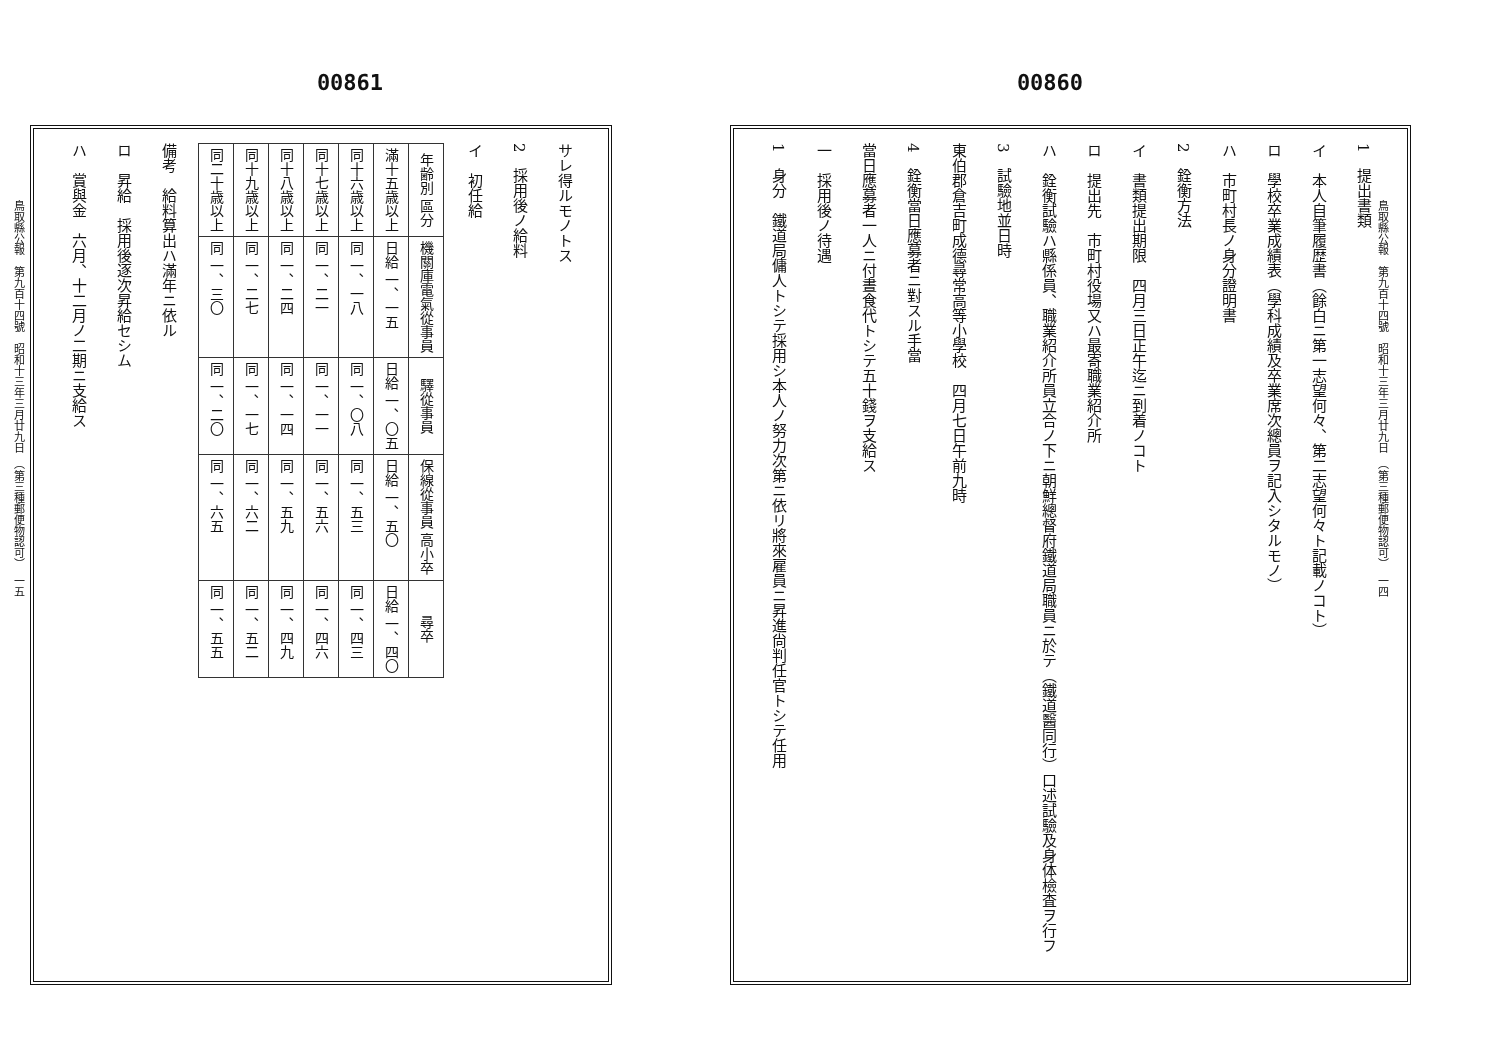00861
鳥取縣公報　第九百十四號　昭和十三年三月廿九日　（第三種郵便物認可）　一五
サレ得ルモノトス
2　採用後ノ給料
イ　初任給
| 年齢別 區分 | 機關庫電氣從事員 | 驛從事員 | 保線從事員 高小卒 | 尋卒 |
| --- | --- | --- | --- | --- |
| 滿十五歳以上 | 日給 一、一五 | 日給 一、〇五 | 日給 一、五〇 | 日給 一、四〇 |
| 同十六歳以上 | 同 一、一八 | 同 一、〇八 | 同 一、五三 | 同 一、四三 |
| 同十七歳以上 | 同 一、二一 | 同 一、一一 | 同 一、五六 | 同 一、四六 |
| 同十八歳以上 | 同 一、二四 | 同 一、一四 | 同 一、五九 | 同 一、四九 |
| 同十九歳以上 | 同 一、二七 | 同 一、一七 | 同 一、六二 | 同 一、五二 |
| 同二十歳以上 | 同 一、三〇 | 同 一、二〇 | 同 一、六五 | 同 一、五五 |
備考　給料算出ハ滿年ニ依ル
ロ　昇給　採用後逐次昇給セシム
ハ　賞與金　六月、十二月ノ二期ニ支給ス
00860
鳥取縣公報　第九百十四號　昭和十三年三月廿九日　（第三種郵便物認可）　一四
1　提出書類
イ　本人自筆履歴書（餘白ニ第一志望何々、第二志望何々ト記載ノコト）
ロ　學校卒業成績表（學科成績及卒業席次總員ヲ記入シタルモノ）
ハ　市町村長ノ身分證明書
2　銓衡方法
イ　書類提出期限　四月三日正午迄ニ到着ノコト
ロ　提出先　市町村役場又ハ最寄職業紹介所
ハ　銓衡試驗ハ縣係員、職業紹介所員立合ノ下ニ朝鮮總督府鐵道局職員ニ於テ（鐵道醫同行）口述試驗及身体檢査ヲ行フ
3　試驗地並日時
東伯郡倉吉町成德尋常高等小學校　四月七日午前九時
4　銓衡當日應募者ニ對スル手當
當日應募者一人ニ付晝食代トシテ五十錢ヲ支給ス
一　採用後ノ待遇
1　身分　鐵道局傭人トシテ採用シ本人ノ努力次第ニ依リ將來雇員ニ昇進尙判任官トシテ任用